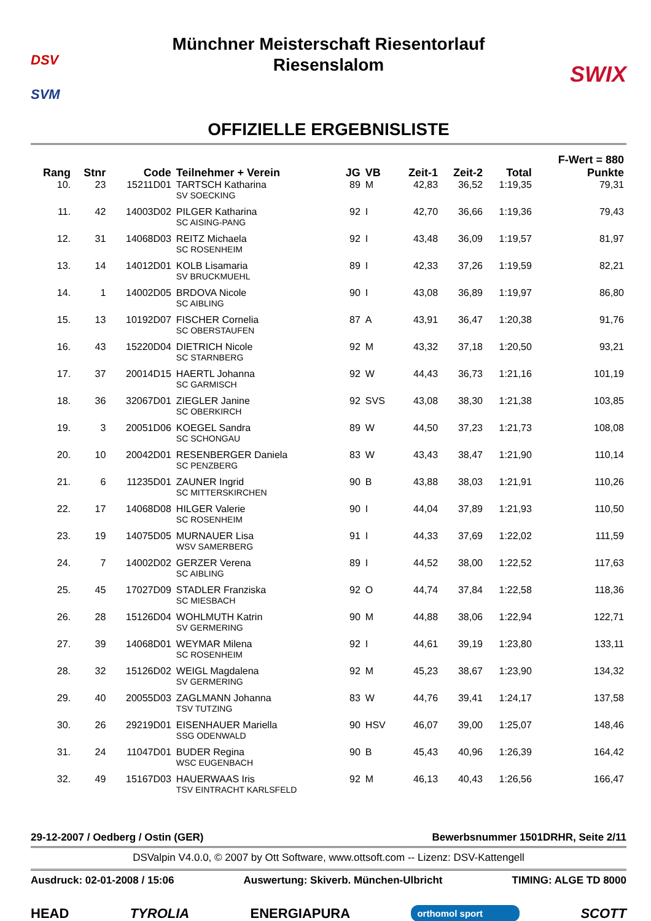DSV
SVM
Münchner Meisterschaft Riesentorlauf
Riesenslalom
SWIX
OFFIZIELLE ERGEBNISLISTE
| Rang | Stnr | Code | Teilnehmer + Verein | JG | VB | Zeit-1 | Zeit-2 | Total | F-Wert = 880 Punkte |
| --- | --- | --- | --- | --- | --- | --- | --- | --- | --- |
| 10. | 23 | 15211D01 | TARTSCH Katharina SV SOECKING | 89 | M | 42,83 | 36,52 | 1:19,35 | 79,31 |
| 11. | 42 | 14003D02 | PILGER Katharina SC AISING-PANG | 92 | I | 42,70 | 36,66 | 1:19,36 | 79,43 |
| 12. | 31 | 14068D03 | REITZ Michaela SC ROSENHEIM | 92 | I | 43,48 | 36,09 | 1:19,57 | 81,97 |
| 13. | 14 | 14012D01 | KOLB Lisamaria SV BRUCKMUEHL | 89 | I | 42,33 | 37,26 | 1:19,59 | 82,21 |
| 14. | 1 | 14002D05 | BRDOVA Nicole SC AIBLING | 90 | I | 43,08 | 36,89 | 1:19,97 | 86,80 |
| 15. | 13 | 10192D07 | FISCHER Cornelia SC OBERSTAUFEN | 87 | A | 43,91 | 36,47 | 1:20,38 | 91,76 |
| 16. | 43 | 15220D04 | DIETRICH Nicole SC STARNBERG | 92 | M | 43,32 | 37,18 | 1:20,50 | 93,21 |
| 17. | 37 | 20014D15 | HAERTL Johanna SC GARMISCH | 92 | W | 44,43 | 36,73 | 1:21,16 | 101,19 |
| 18. | 36 | 32067D01 | ZIEGLER Janine SC OBERKIRCH | 92 | SVS | 43,08 | 38,30 | 1:21,38 | 103,85 |
| 19. | 3 | 20051D06 | KOEGEL Sandra SC SCHONGAU | 89 | W | 44,50 | 37,23 | 1:21,73 | 108,08 |
| 20. | 10 | 20042D01 | RESENBERGER Daniela SC PENZBERG | 83 | W | 43,43 | 38,47 | 1:21,90 | 110,14 |
| 21. | 6 | 11235D01 | ZAUNER Ingrid SC MITTERSKIRCHEN | 90 | B | 43,88 | 38,03 | 1:21,91 | 110,26 |
| 22. | 17 | 14068D08 | HILGER Valerie SC ROSENHEIM | 90 | I | 44,04 | 37,89 | 1:21,93 | 110,50 |
| 23. | 19 | 14075D05 | MURNAUER Lisa WSV SAMERBERG | 91 | I | 44,33 | 37,69 | 1:22,02 | 111,59 |
| 24. | 7 | 14002D02 | GERZER Verena SC AIBLING | 89 | I | 44,52 | 38,00 | 1:22,52 | 117,63 |
| 25. | 45 | 17027D09 | STADLER Franziska SC MIESBACH | 92 | O | 44,74 | 37,84 | 1:22,58 | 118,36 |
| 26. | 28 | 15126D04 | WOHLMUTH Katrin SV GERMERING | 90 | M | 44,88 | 38,06 | 1:22,94 | 122,71 |
| 27. | 39 | 14068D01 | WEYMAR Milena SC ROSENHEIM | 92 | I | 44,61 | 39,19 | 1:23,80 | 133,11 |
| 28. | 32 | 15126D02 | WEIGL Magdalena SV GERMERING | 92 | M | 45,23 | 38,67 | 1:23,90 | 134,32 |
| 29. | 40 | 20055D03 | ZAGLMANN Johanna TSV TUTZING | 83 | W | 44,76 | 39,41 | 1:24,17 | 137,58 |
| 30. | 26 | 29219D01 | EISENHAUER Mariella SSG ODENWALD | 90 | HSV | 46,07 | 39,00 | 1:25,07 | 148,46 |
| 31. | 24 | 11047D01 | BUDER Regina WSC EUGENBACH | 90 | B | 45,43 | 40,96 | 1:26,39 | 164,42 |
| 32. | 49 | 15167D03 | HAUERWAAS Iris TSV EINTRACHT KARLSFELD | 92 | M | 46,13 | 40,43 | 1:26,56 | 166,47 |
29-12-2007 / Oedberg / Ostin (GER) Bewerbsnummer 1501DRHR, Seite 2/11
DSValpin V4.0.0, © 2007 by Ott Software, www.ottsoft.com -- Lizenz: DSV-Kattengell
Ausdruck: 02-01-2008 / 15:06 Auswertung: Skiverb. München-Ulbricht TIMING: ALGE TD 8000
HEAD TYROLIA ENERGIAPURA orthomol sport SCOTT